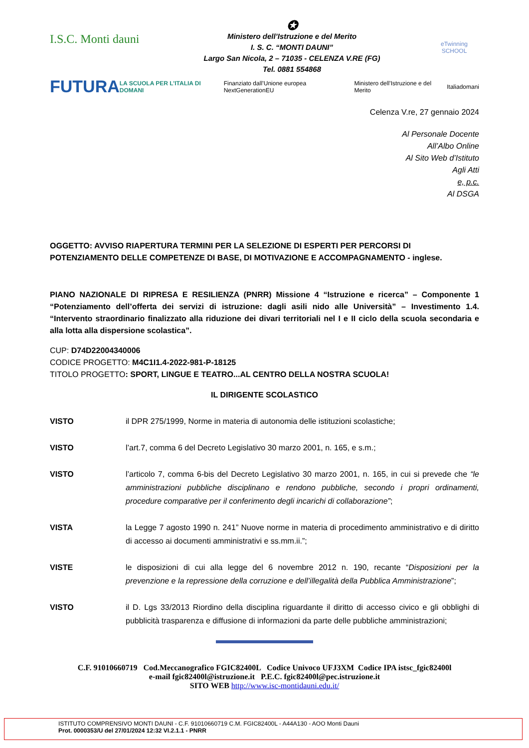I.S.C. Monti dauni
✪
Ministero dell’Istruzione e del Merito
I. S. C. “MONTI DAUNI”
Largo San Nicola, 2 – 71035 - CELENZA V.RE (FG)
Tel. 0881 554868
eTwinning SCHOOL
FUTURA LA SCUOLA PER L’ITALIA DI DOMANI Finanziato dall’Unione europea NextGenerationEU Ministero dell’Istruzione e del Merito Italiadomani
Celenza V.re, 27 gennaio 2024
Al Personale Docente
All’Albo Online
Al Sito Web d’Istituto
Agli Atti
e, p.c.
Al DSGA
OGGETTO: AVVISO RIAPERTURA TERMINI PER LA SELEZIONE DI ESPERTI PER PERCORSI DI POTENZIAMENTO DELLE COMPETENZE DI BASE, DI MOTIVAZIONE E ACCOMPAGNAMENTO - inglese.
PIANO NAZIONALE DI RIPRESA E RESILIENZA (PNRR) Missione 4 “Istruzione e ricerca” – Componente 1 “Potenziamento dell’offerta dei servizi di istruzione: dagli asili nido alle Università” – Investimento 1.4. “Intervento straordinario finalizzato alla riduzione dei divari territoriali nel I e II ciclo della scuola secondaria e alla lotta alla dispersione scolastica”.
CUP: D74D22004340006
CODICE PROGETTO: M4C1I1.4-2022-981-P-18125
TITOLO PROGETTO: SPORT, LINGUE E TEATRO...AL CENTRO DELLA NOSTRA SCUOLA!
IL DIRIGENTE SCOLASTICO
VISTO il DPR 275/1999, Norme in materia di autonomia delle istituzioni scolastiche;
VISTO l’art.7, comma 6 del Decreto Legislativo 30 marzo 2001, n. 165, e s.m.;
VISTO l’articolo 7, comma 6-bis del Decreto Legislativo 30 marzo 2001, n. 165, in cui si prevede che “le amministrazioni pubbliche disciplinano e rendono pubbliche, secondo i propri ordinamenti, procedure comparative per il conferimento degli incarichi di collaborazione”;
VISTA la Legge 7 agosto 1990 n. 241” Nuove norme in materia di procedimento amministrativo e di diritto di accesso ai documenti amministrativi e ss.mm.ii.”;
VISTE le disposizioni di cui alla legge del 6 novembre 2012 n. 190, recante “Disposizioni per la prevenzione e la repressione della corruzione e dell’illegalità della Pubblica Amministrazione”;
VISTO il D. Lgs 33/2013 Riordino della disciplina riguardante il diritto di accesso civico e gli obblighi di pubblicità trasparenza e diffusione di informazioni da parte delle pubbliche amministrazioni;
C.F. 91010660719 Cod.Meccanografico FGIC82400L Codice Univoco UFJ3XM Codice IPA istsc_fgic82400l
e-mail fgic82400l@istruzione.it P.E.C. fgic82400l@pec.istruzione.it
SITO WEB http://www.isc-montidauni.edu.it/
ISTITUTO COMPRENSIVO MONTI DAUNI - C.F. 91010660719 C.M. FGIC82400L - A44A130 - AOO Monti Dauni
Prot. 0000353/U del 27/01/2024 12:32 VI.2.1.1 - PNRR